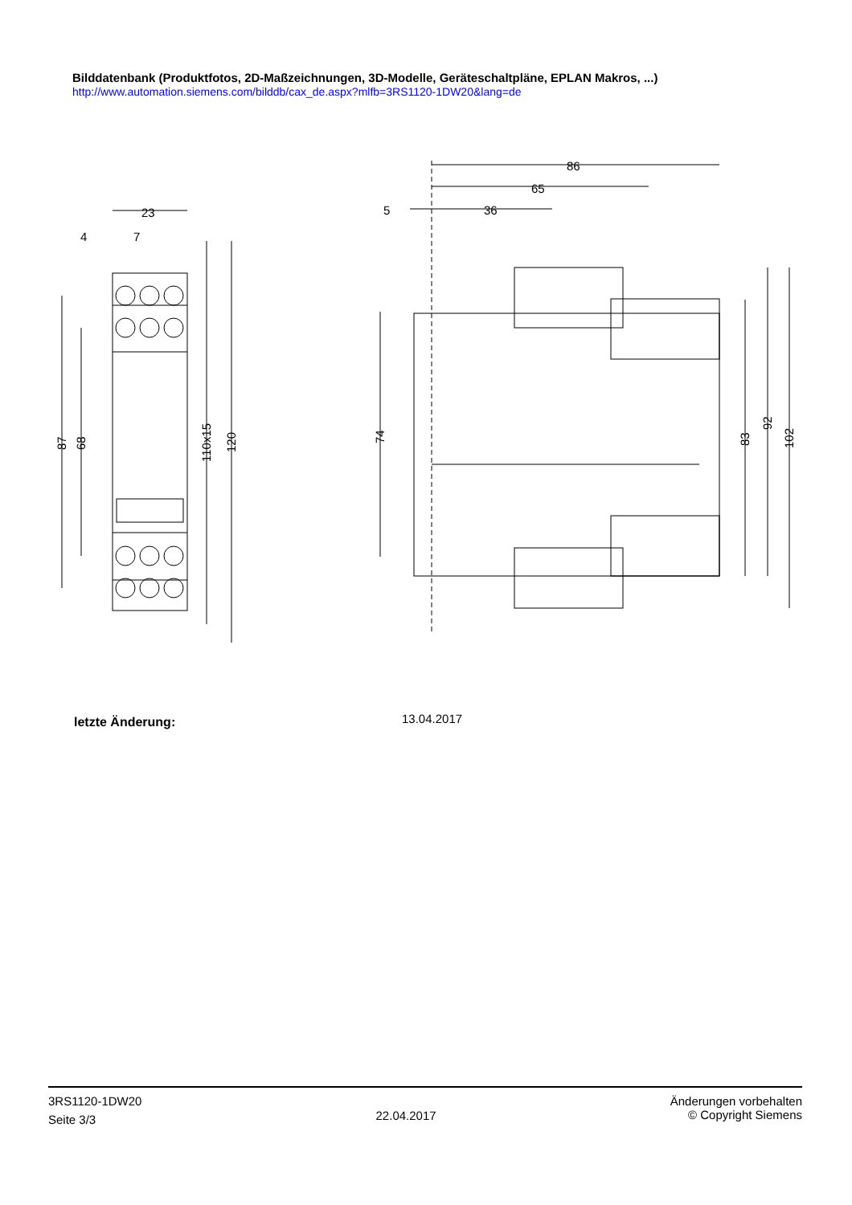Bilddatenbank (Produktfotos, 2D-Maßzeichnungen, 3D-Modelle, Geräteschaltpläne, EPLAN Makros, ...)
http://www.automation.siemens.com/bilddb/cax_de.aspx?mlfb=3RS1120-1DW20&lang=de
23
4
7
87
68
110x15
120
86
65
36
5
74
83
92
102
letzte Änderung: 13.04.2017
3RS1120-1DW20
Seite 3/3
22.04.2017
Änderungen vorbehalten
© Copyright Siemens